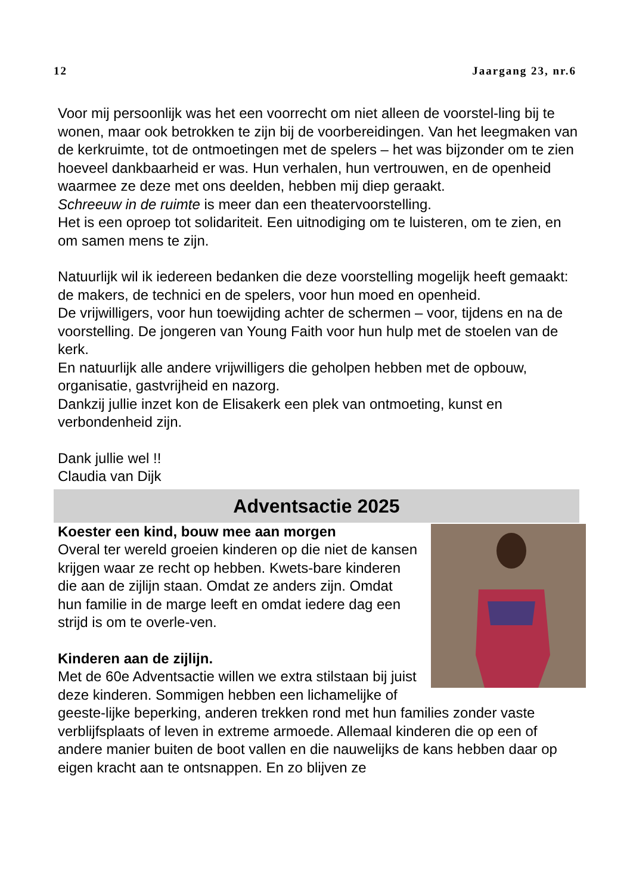12 Jaargang 23, nr.6
Voor mij persoonlijk was het een voorrecht om niet alleen de voorstel-ling bij te wonen, maar ook betrokken te zijn bij de voorbereidingen. Van het leegmaken van de kerkruimte, tot de ontmoetingen met de spelers – het was bijzonder om te zien hoeveel dankbaarheid er was. Hun verhalen, hun vertrouwen, en de openheid waarmee ze deze met ons deelden, hebben mij diep geraakt.
Schreeuw in de ruimte is meer dan een theatervoorstelling.
Het is een oproep tot solidariteit. Een uitnodiging om te luisteren, om te zien, en om samen mens te zijn.
Natuurlijk wil ik iedereen bedanken die deze voorstelling mogelijk heeft gemaakt: de makers, de technici en de spelers, voor hun moed en openheid.
De vrijwilligers, voor hun toewijding achter de schermen – voor, tijdens en na de voorstelling. De jongeren van Young Faith voor hun hulp met de stoelen van de kerk.
En natuurlijk alle andere vrijwilligers die geholpen hebben met de opbouw, organisatie, gastvrijheid en nazorg.
Dankzij jullie inzet kon de Elisakerk een plek van ontmoeting, kunst en verbondenheid zijn.
Dank jullie wel !!
Claudia van Dijk
Adventsactie 2025
Koester een kind, bouw mee aan morgen
Overal ter wereld groeien kinderen op die niet de kansen krijgen waar ze recht op hebben. Kwets-bare kinderen die aan de zijlijn staan. Omdat ze anders zijn. Omdat hun familie in de marge leeft en omdat iedere dag een strijd is om te overle-ven.
Kinderen aan de zijlijn.
Met de 60e Adventsactie willen we extra stilstaan bij juist deze kinderen. Sommigen hebben een lichamelijke of geeste-lijke beperking, anderen trekken rond met hun families zonder vaste verblijfsplaats of leven in extreme armoede. Allemaal kinderen die op een of andere manier buiten de boot vallen en die nauwelijks de kans hebben daar op eigen kracht aan te ontsnappen. En zo blijven ze